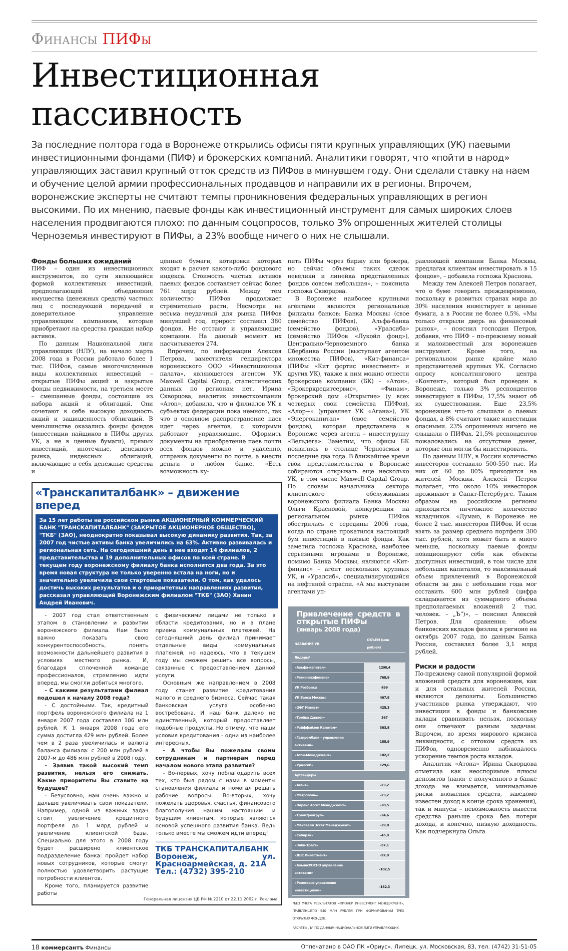Финансы ПИФы
Инвестиционная пассивность
За последние полтора года в Воронеже открылись офисы пяти крупных управляющих (УК) паевыми инвестиционными фондами (ПИФ) и брокерских компаний. Аналитики говорят, что «пойти в народ» управляющих заставил крупный отток средств из ПИФов в минувшем году. Они сделали ставку на наем и обучение целой армии профессиональных продавцов и направили их в регионы. Впрочем, воронежские эксперты не считают темпы проникновения федеральных управляющих в регион высокими. По их мнению, паевые фонды как инвестиционный инструмент для самых широких слоев населения продвигаются плохо: по данным соцопросов, только 3% опрошенных жителей столицы Черноземья инвестируют в ПИФы, а 23% вообще ничего о них не слышали.
Фонды больших ожиданий
ПИФ – один из инвестиционных инструментов, по сути являющийся формой коллективных инвестиций, предполагающей объединение имущества (денежных средств) частных лиц с последующей передачей в доверительное управление управляющим компаниям, которые приобретают на средства граждан набор активов.
По данным Национальной лиги управляющих (НЛУ), на начало марта 2008 года в России работало более 1 тыс. ПИФов, самые многочисленные виды коллективных инвестиций – открытые ПИФы акций и закрытые фонды недвижимости, на третьем месте – смешанные фонды, состоящие из набора акций и облигаций. Они сочетают в себе высокую доходность акций и защищенность облигаций. В меньшинстве оказались фонды фондов (инвестиции пайщиков в ПИФы других УК, а не в ценные бумаги), прямых инвестиций, ипотечные, денежного рынка, индексных облигаций, включающие в себя денежные средства и
ценные бумаги, котировки которых входят в расчет какого-либо фондового индекса. Стоимость чистых активов паевых фондов составляет сейчас более 761 млрд рублей. Между тем количество ПИФов продолжает стремительно расти. Несмотря на весьма неудачный для рынка ПИФов минувший год, прирост составил 380 фондов. Не отстают и управляющие компании. На данный момент их насчитывается 274.
Впрочем, по информации Алексея Петрова, заместителя гендиректора воронежского ООО «Инвестиционная палата», являющегося агентом УК Maxwell Capital Group, статистических данных по регионам нет. Ирина Скворцова, аналитик инвесткомпании «Атон», добавила, что и филиалов УК в субъектах федерации пока немного, так что в основном распространение паев идет через агентов, с которыми работают управляющие. Оформить документы на приобретение паев почти всех фондов можно и удаленно, отправив документы по почте, а внести деньги в любом банке. «Есть возможность ку-
«Транскапиталбанк» – движение вперед
За 15 лет работы на российском рынке АКЦИОНЕРНЫЙ КОММЕРЧЕСКИЙ БАНК "ТРАНСКАПИТАЛБАНК" (ЗАКРЫТОЕ АКЦИОНЕРНОЕ ОБЩЕСТВО), "ТКБ" (ЗАО), неоднократно показывал высокую динамику развития. Так, за 2007 год чистые активы банка увеличились на 63%. Активно развивалась и региональная сеть. На сегодняшний день в нее входят 14 филиалов, 2 представительства и 19 дополнительных офисов по всей стране. В текущем году воронежскому филиалу банка исполнится два года. За это время новая структура не только уверенно встала на ноги, но и значительно увеличила свои стартовые показатели. О том, как удалось достичь высоких результатов и о приоритетных направлениях развития, рассказал управляющий Воронежским филиалом "ТКБ" (ЗАО) Ханин Андрей Иванович.
- 2007 год стал ответственным этапом в становлении и развитии воронежского филиала. Нам было важно показать свою конкурентоспособность, понять возможности дальнейшего развития в условиях местного рынка. И, благодаря сплоченной команде профессионалов, стремлению идти вперед, мы смогли добиться многого.
- С какими результатами филиал подошел к началу 2008 года?
- С достойными. Так, кредитный портфель воронежского филиала на 1 января 2007 года составлял 106 млн рублей. К 1 января 2008 года его сумма достигла 429 млн рублей. Более чем в 2 раза увеличилась и валюта баланса филиала: с 200 млн рублей в 2007-м до 486 млн рублей в 2008 году.
- Заявив такой высокий темп развития, нельзя его снижать. Какие приоритеты Вы ставите на будущее?
- Безусловно, нам очень важно и дальше увеличивать свои показатели. Например, одной из важных задач стоит увеличение кредитного портфеля до 1 млрд рублей и увеличение клиентской базы. Специально для этого в 2008 году будет расширено клиентское подразделение банка: пройдет набор новых сотрудников, которые смогут полностью удовлетворить растущие потребности клиентов.
Кроме того, планируется развитие работы
с физическими лицами не только в области кредитования, но и в плане приема коммунальных платежей. На сегодняшний день филиал принимает отдельные виды коммунальных платежей, но надеюсь, что в текущем году мы сможем решить все вопросы, связанные с предоставлением данной услуги.
Основным же направлением в 2008 году станет развитие кредитования малого и среднего бизнеса. Сейчас такая банковская услуга особенно востребована. И наш банк далеко не единственный, который предоставляет подобные продукты. Но отмечу, что наши условия кредитования - одни из наиболее интересных.
- А чтобы Вы пожелали своим сотрудникам и партнерам перед началом нового этапа развития?
- Во-первых, хочу поблагодарить всех тех, кто был рядом с нами в моменты становления филиала и помогал решать рабочие вопросы. Во-вторых, хочу пожелать здоровья, счастья, финансового благополучия нашим настоящим и будущим клиентам, которые являются основой успешного развития банка. Ведь только вместе мы сможем идти вперед!
ТКБ ТРАНСКАПИТАЛБАНК
Воронеж, ул. Красноармейская, д. 21А
Тел.: (4732) 395-210
Генеральная лицензия ЦБ РФ № 2210 от 22.11.2002 г. Реклама
пить ПИФы через биржу или брокера, но сейчас объемы таких сделок невелики и линейка представленных фондов совсем небольшая», – пояснила госпожа Скворцова.
В Воронеже наиболее крупными агентами являются региональные филиалы банков: Банка Москвы (свое семейство ПИФов), Альфа-банка (семейство фондов), «Уралсиба» (семейство ПИФов «Лукойл фонд»), Центрально-Черноземного банка Сбербанка России (выступает агентом множества ПИФов), «Кит-финанса» (ПИФы «Кит фортис инвестмент» и других УК), также к ним можно отнести брокерские компании (БК) – «Атон», «Брокеркредитсервис», «Финам», брокерский дом «Открытие» (у всех четверых свои семейства ПИФов), «Алор+» (управляет УК «Агана»), УК «Энергокапитал» (свое семейство фондов), которая представлена в Воронеже через агента – инвестгруппу «Вельдега». Заметим, что офисы БК появились в столице Черноземья в последние два года. В ближайшее время свои представительства в Воронеже собираются открывать еще несколько УК, в том числе Maxwell Capital Group. По словам начальника сектора клиентского обслуживания воронежского филиала Банка Москвы Ольги Красновой, конкуренция на региональном рынке ПИФов обострилась с середины 2006 года, когда по стране прокатился настоящий бум инвестиций в паевые фонды. Как заметила госпожа Краснова, наиболее серьезными игроками в Воронеже, помимо Банка Москвы, являются «Кит-финанс» – агент нескольких крупных УК, и «Уралсиб», специализирующийся на нефтяной отрасли. «А мы выступаем агентами уп-
Привлечение средств в открытые ПИФы
(январь 2008 года)
| НАЗВАНИЕ УК | ОБЪЕМ (млн рублей) |
| --- | --- |
| Лидеры* | |
| «Альфа-капитал» | 1290,4 |
| «Регионгазфинанс» | 768,9 |
| УК Росбанка | 499 |
| УК Банка Москвы | 467,8 |
| «ОФГ Инвест» | 425,3 |
| «Тройка Диалог» | 367 |
| «Райффайзен Капитал» | 363,8 |
| «Газпромбанк – управление активами» | 188,9 |
| «Атон-Менеджмент» | 182,2 |
| «Уралсиб» | 129,6 |
| Аутсайдеры | |
| «Агана» | -23,2 |
| «Метрополь» | -23,2 |
| «Парекс Ассет Менеджмент» | -30,5 |
| «Трансфингруп» | -34,6 |
| «Максвелл Эссет Менеджмент» | -39,0 |
| «Сибиряк» | -45,9 |
| «Элби-Траст» | -57,1 |
| «ДВС Инвестмент» | -97,9 |
| «АльянсРОСНО управление активами» | -102,5 |
| «Ренессанс управление инвестициями» | -182,3 |
*БЕЗ УЧЕТА РЕЗУЛЬТАТОВ «ПИОНЕР ИНВЕСТМЕНТ МЕНЕДЖМЕНТ», ПРИВЛЕКШЕГО 540 МЛН РУБЛЕЙ ПРИ ФОРМИРОВАНИИ ТРЕХ ОТКРЫТЫХ ФОНДОВ.
РАСЧЕТЫ „Ъ“ ПО ДАННЫМ НАЦИОНАЛЬНОЙ ЛИГИ УПРАВЛЯЮЩИХ.
равляющей компании Банка Москвы, предлагая клиентам инвестировать в 15 фондов», – добавила госпожа Краснова.
Между тем Алексей Петров полагает, что о буме говорить преждевременно, поскольку в развитых странах мира до 30% населения инвестирует в ценные бумаги, а в России не более 0,5%. «Мы только открыли дверь на финансовый рынок», – пояснил господин Петров, добавив, что ПИФ – по-прежнему новый и малоизвестный для воронежцев инструмент. Кроме того, на региональном рынке крайне мало представителей крупных УК. Согласно опросу консалтингового центра «Контент», который был проведен в Воронеже, только 3% респондентов инвестируют в ПИФы, 17,5% знают об их существовании. Еще 23,5% воронежцев что-то слышали о паевых фондах, а 8% считают такие инвестиции опасными. 23% опрошенных ничего не слышали о ПИФах. 21,5% респондентов пожаловались на отсутствие денег, которые они могли бы инвестировать.
По данным НЛУ, в России количество инвесторов составило 500-550 тыс. Из них от 60 до 80% приходится на жителей Москвы. Алексей Петров полагает, что около 10% инвесторов проживают в Санкт-Петербурге. Таким образом на российские регионы приходится ничтожное количество вкладчиков. «Думаю, в Воронеже не более 2 тыс. инвесторов ПИФов. И если взять за размер среднего портфеля 300 тыс. рублей, хотя может быть и много меньше, поскольку паевые фонды позиционируют себя как объекты доступных инвестиций, в том числе для небольших капиталов, то максимальный объем привлечений в Воронежской области за два с небольшим года мог составить 600 млн рублей (цифра складывается из суммарного объема предполагаемых вложений 2 тыс. человек. – „Ъ“)», – пояснил Алексей Петров. Для сравнения: объем банковских вкладов физлиц в регионе на октябрь 2007 года, по данным Банка России, составлял более 3,1 млрд рублей.
Риски и радости
По-прежнему самой популярной формой вложений средств для воронежцев, как и для остальных жителей России, являются депозиты. Большинство участников рынка утверждают, что инвестиции в фонды и банковские вклады сравнивать нельзя, поскольку они отвечают разным задачам. Впрочем, во время мирового кризиса ликвидности, с оттоком средств из ПИФов, одновременно наблюдалось ускорение темпов роста вкладов.
Аналитик «Атона» Ирина Скворцова отметила как неоспоримые плюсы депозитов (налог с полученного в банке дохода не взимается, минимальные риски вложения средств, заведомо известен доход в конце срока хранения), так и минусы – невозможность вывести средства раньше срока без потери дохода, и конечно, низкую доходность. Как подчеркнула Ольга
18 коммерсантъ Финансы Отпечатано в ОАО ПК «Ориус». Липецк, ул. Московская, 83, тел. (4742) 31-51-05